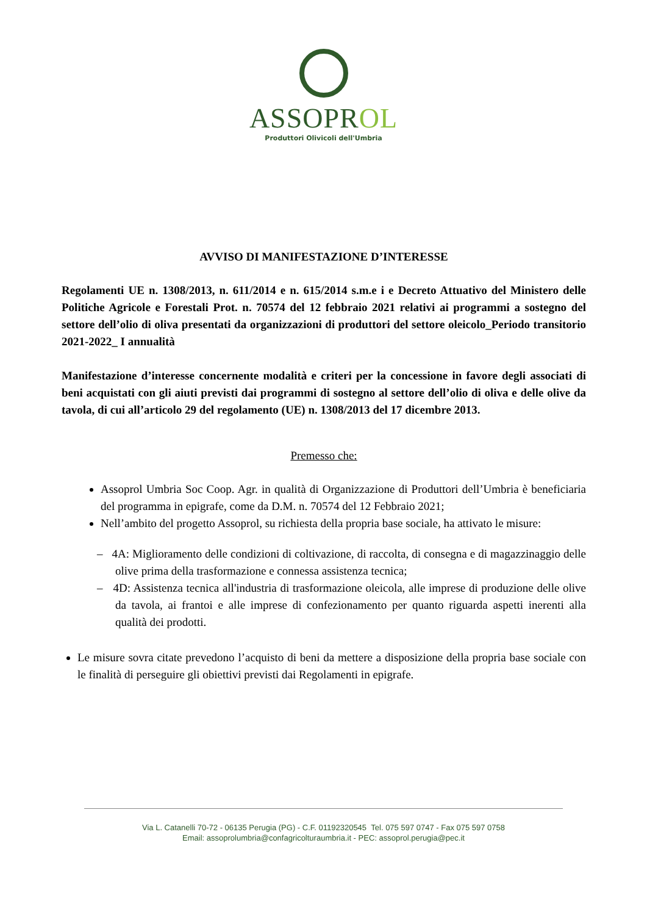ASSOPROL
Produttori Olivicoli dell'Umbria
AVVISO DI MANIFESTAZIONE D’INTERESSE
Regolamenti UE n. 1308/2013, n. 611/2014 e n. 615/2014 s.m.e i e Decreto Attuativo del Ministero delle Politiche Agricole e Forestali Prot. n. 70574 del 12 febbraio 2021 relativi ai programmi a sostegno del settore dell’olio di oliva presentati da organizzazioni di produttori del settore oleicolo_Periodo transitorio 2021-2022_ I annualità
Manifestazione d’interesse concernente modalità e criteri per la concessione in favore degli associati di beni acquistati con gli aiuti previsti dai programmi di sostegno al settore dell’olio di oliva e delle olive da tavola, di cui all’articolo 29 del regolamento (UE) n. 1308/2013 del 17 dicembre 2013.
Premesso che:
Assoprol Umbria Soc Coop. Agr. in qualità di Organizzazione di Produttori dell’Umbria è beneficiaria del programma in epigrafe, come da D.M. n. 70574 del 12 Febbraio 2021;
Nell’ambito del progetto Assoprol, su richiesta della propria base sociale, ha attivato le misure:
– 4A: Miglioramento delle condizioni di coltivazione, di raccolta, di consegna e di magazzinaggio delle olive prima della trasformazione e connessa assistenza tecnica;
– 4D: Assistenza tecnica all'industria di trasformazione oleicola, alle imprese di produzione delle olive da tavola, ai frantoi e alle imprese di confezionamento per quanto riguarda aspetti inerenti alla qualità dei prodotti.
Le misure sovra citate prevedono l’acquisto di beni da mettere a disposizione della propria base sociale con le finalità di perseguire gli obiettivi previsti dai Regolamenti in epigrafe.
Via L. Catanelli 70-72 - 06135 Perugia (PG) - C.F. 01192320545 Tel. 075 597 0747 - Fax 075 597 0758
Email: assoprolumbria@confagricolturaumbria.it - PEC: assoprol.perugia@pec.it